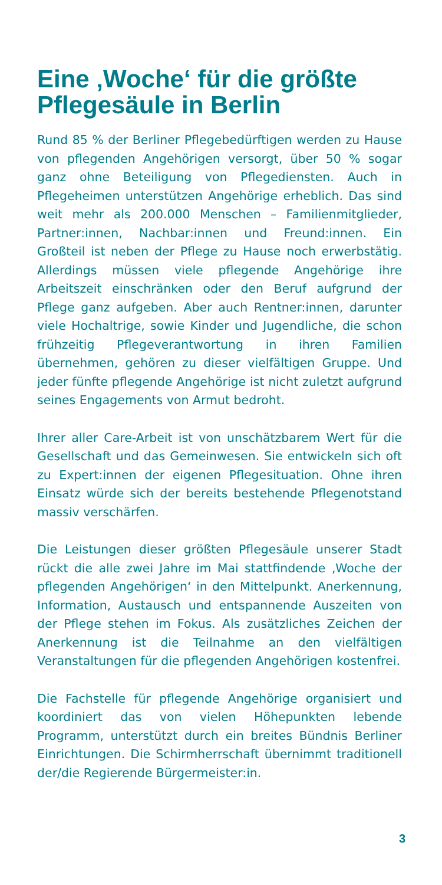Eine ‚Woche‘ für die größte Pflegesäule in Berlin
Rund 85 % der Berliner Pflegebedürftigen werden zu Hause von pflegenden Angehörigen versorgt, über 50 % sogar ganz ohne Beteiligung von Pflegediensten. Auch in Pflegeheimen unterstützen Angehörige erheblich. Das sind weit mehr als 200.000 Menschen – Familienmitglieder, Partner:innen, Nachbar:innen und Freund:innen. Ein Großteil ist neben der Pflege zu Hause noch erwerbstätig. Allerdings müssen viele pflegende Angehörige ihre Arbeitszeit einschränken oder den Beruf aufgrund der Pflege ganz aufgeben. Aber auch Rentner:innen, darunter viele Hochaltrige, sowie Kinder und Jugendliche, die schon frühzeitig Pflegeverantwortung in ihren Familien übernehmen, gehören zu dieser vielfältigen Gruppe. Und jeder fünfte pflegende Angehörige ist nicht zuletzt aufgrund seines Engagements von Armut bedroht.
Ihrer aller Care-Arbeit ist von unschätzbarem Wert für die Gesellschaft und das Gemeinwesen. Sie entwickeln sich oft zu Expert:innen der eigenen Pflegesituation. Ohne ihren Einsatz würde sich der bereits bestehende Pflegenotstand massiv verschärfen.
Die Leistungen dieser größten Pflegesäule unserer Stadt rückt die alle zwei Jahre im Mai stattfindende ‚Woche der pflegenden Angehörigen‘ in den Mittelpunkt. Anerkennung, Information, Austausch und entspannende Auszeiten von der Pflege stehen im Fokus. Als zusätzliches Zeichen der Anerkennung ist die Teilnahme an den vielfältigen Veranstaltungen für die pflegenden Angehörigen kostenfrei.
Die Fachstelle für pflegende Angehörige organisiert und koordiniert das von vielen Höhepunkten lebende Programm, unterstützt durch ein breites Bündnis Berliner Einrichtungen. Die Schirmherrschaft übernimmt traditionell der/die Regierende Bürgermeister:in.
3